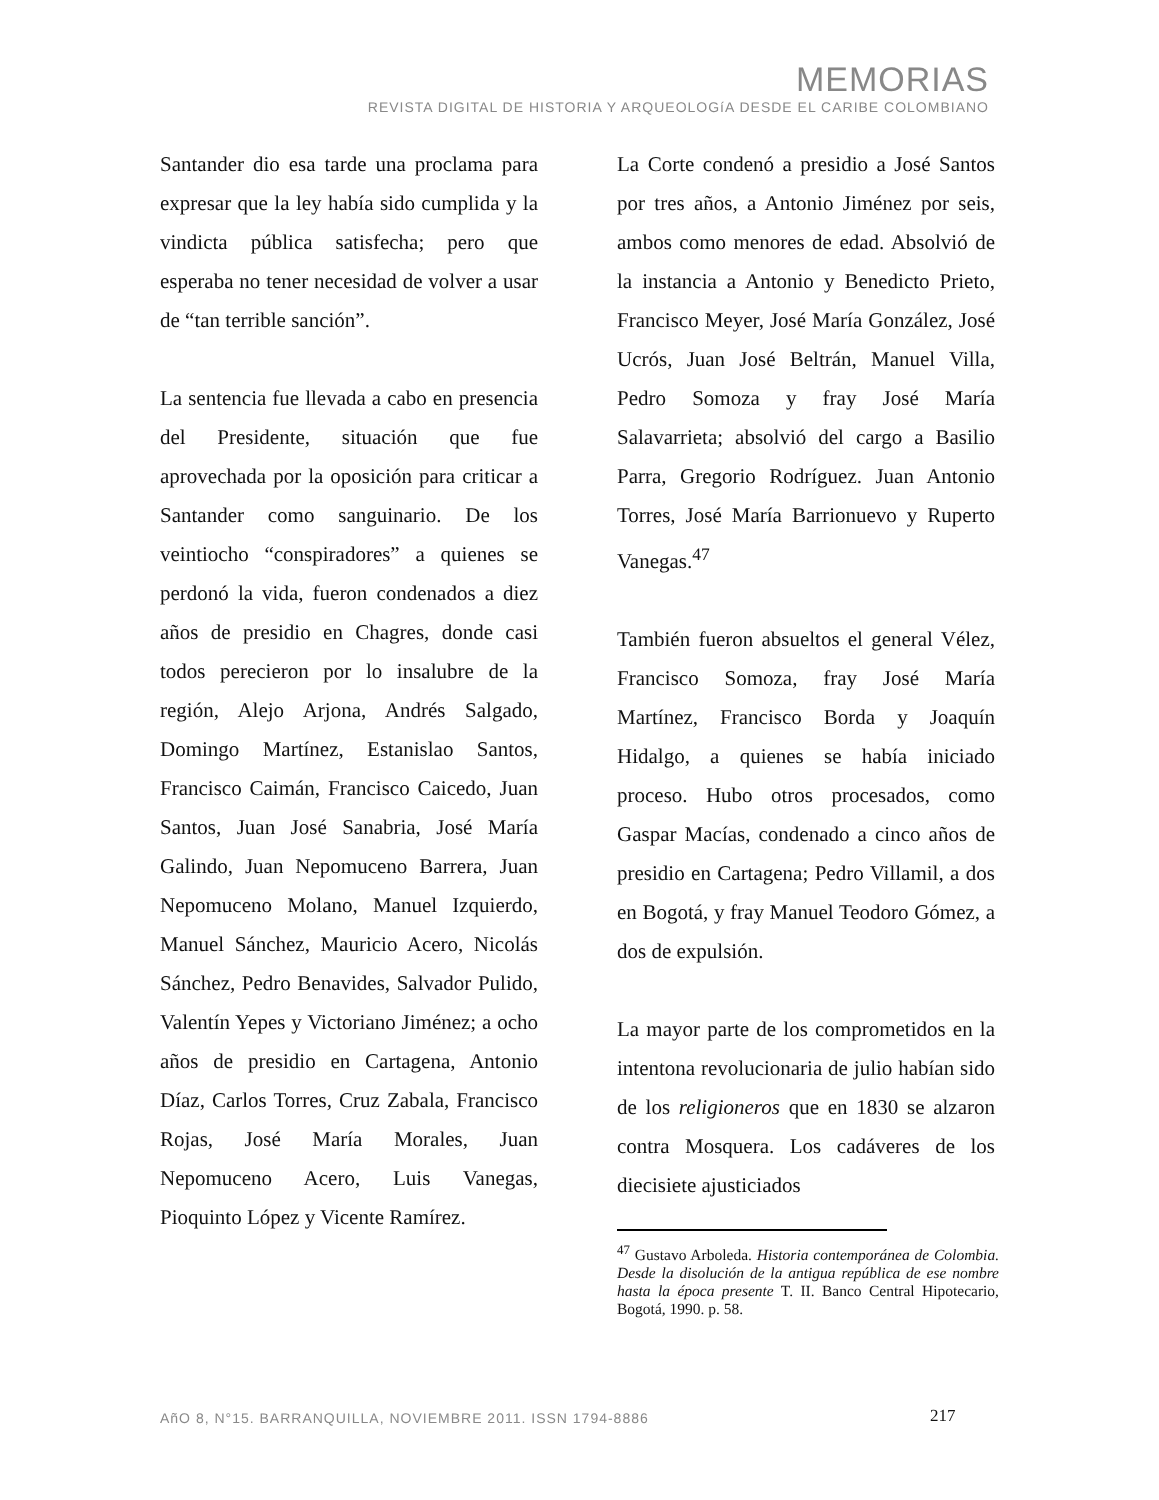MEMORIAS
REVISTA DIGITAL DE HISTORIA Y ARQUEOLOGíA DESDE EL CARIBE COLOMBIANO
Santander dio esa tarde una proclama para expresar que la ley había sido cumplida y la vindicta pública satisfecha; pero que esperaba no tener necesidad de volver a usar de “tan terrible sanción”.
La sentencia fue llevada a cabo en presencia del Presidente, situación que fue aprovechada por la oposición para criticar a Santander como sanguinario. De los veintiocho “conspiradores” a quienes se perdonó la vida, fueron condenados a diez años de presidio en Chagres, donde casi todos perecieron por lo insalubre de la región, Alejo Arjona, Andrés Salgado, Domingo Martínez, Estanislao Santos, Francisco Caimán, Francisco Caicedo, Juan Santos, Juan José Sanabria, José María Galindo, Juan Nepomuceno Barrera, Juan Nepomuceno Molano, Manuel Izquierdo, Manuel Sánchez, Mauricio Acero, Nicolás Sánchez, Pedro Benavides, Salvador Pulido, Valentín Yepes y Victoriano Jiménez; a ocho años de presidio en Cartagena, Antonio Díaz, Carlos Torres, Cruz Zabala, Francisco Rojas, José María Morales, Juan Nepomuceno Acero, Luis Vanegas, Pioquinto López y Vicente Ramírez.
La Corte condenó a presidio a José Santos por tres años, a Antonio Jiménez por seis, ambos como menores de edad. Absolvió de la instancia a Antonio y Benedicto Prieto, Francisco Meyer, José María González, José Ucrós, Juan José Beltrán, Manuel Villa, Pedro Somoza y fray José María Salavarrieta; absolvió del cargo a Basilio Parra, Gregorio Rodríguez. Juan Antonio Torres, José María Barrionuevo y Ruperto Vanegas.<sup>47</sup>
También fueron absueltos el general Vélez, Francisco Somoza, fray José María Martínez, Francisco Borda y Joaquín Hidalgo, a quienes se había iniciado proceso. Hubo otros procesados, como Gaspar Macías, condenado a cinco años de presidio en Cartagena; Pedro Villamil, a dos en Bogotá, y fray Manuel Teodoro Gómez, a dos de expulsión.
La mayor parte de los comprometidos en la intentona revolucionaria de julio habían sido de los religioneros que en 1830 se alzaron contra Mosquera. Los cadáveres de los diecisiete ajusticiados
<sup>47</sup> Gustavo Arboleda. Historia contemporánea de Colombia. Desde la disolución de la antigua república de ese nombre hasta la época presente T. II. Banco Central Hipotecario, Bogotá, 1990. p. 58.
AñO 8, N°15. BARRANQUILLA, NOVIEMBRE 2011. ISSN 1794-8886 217